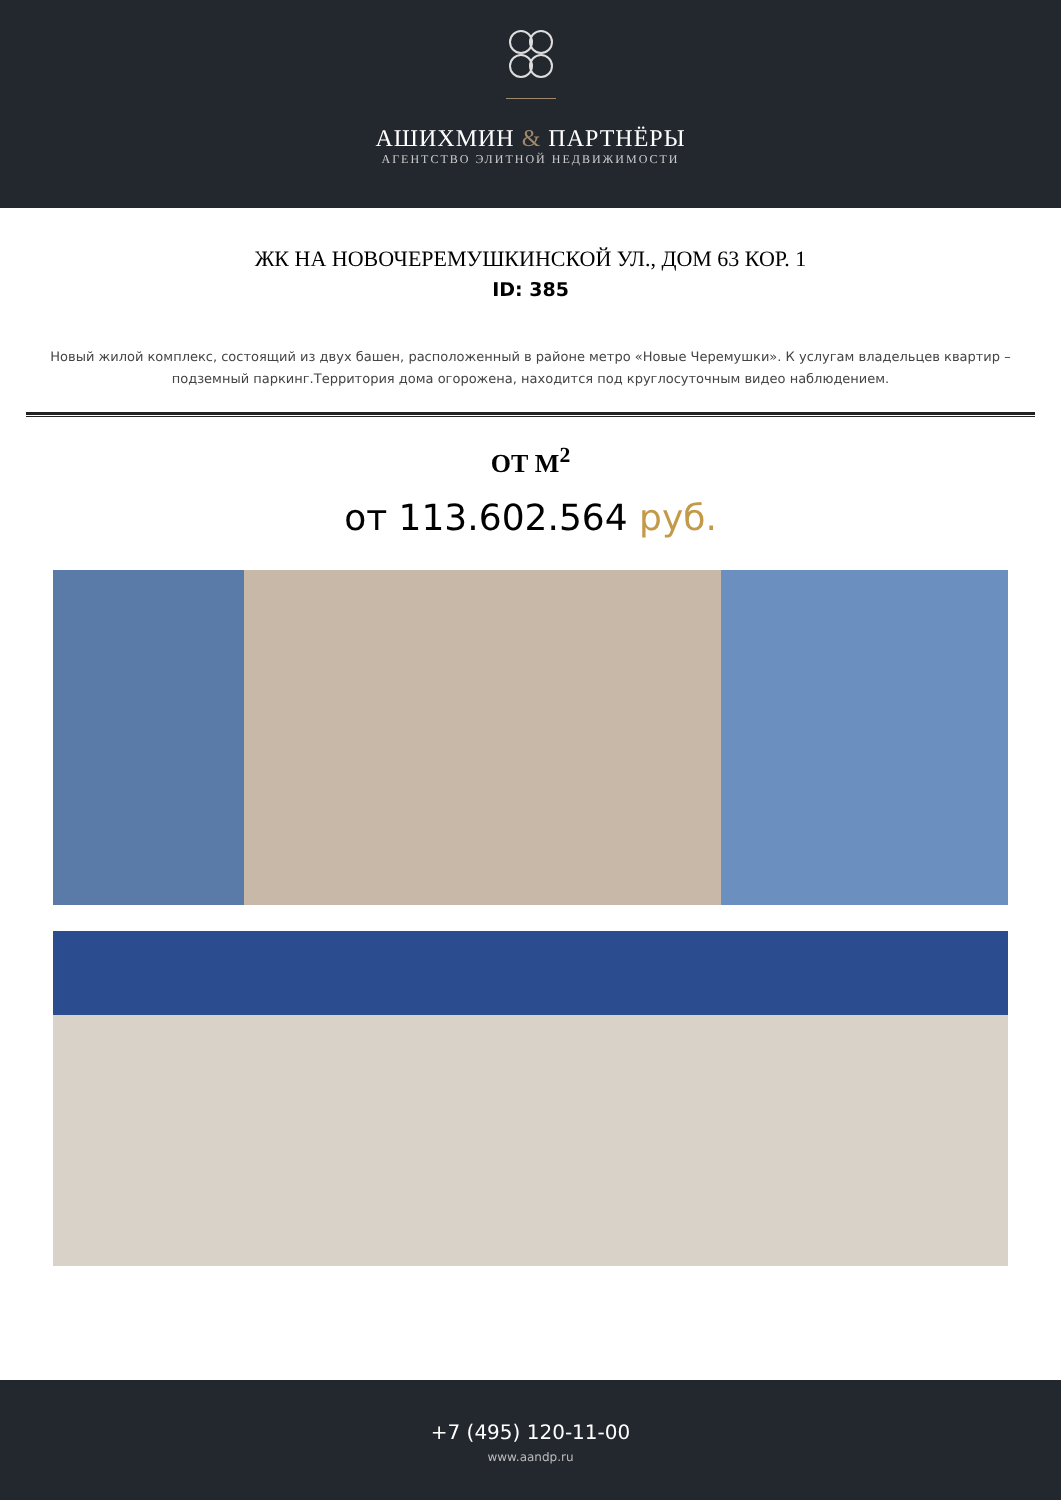АШИХМИН & ПАРТНЁРЫ
АГЕНТСТВО ЭЛИТНОЙ НЕДВИЖИМОСТИ
ЖК НА НОВОЧЕРЕМУШКИНСКОЙ УЛ., ДОМ 63 КОР. 1
ID: 385
Новый жилой комплекс, состоящий из двух башен, расположенный в районе метро «Новые Черемушки». К услугам владельцев квартир – подземный паркинг.Территория дома огорожена, находится под круглосуточным видео наблюдением.
ОТ М<sup>2</sup>
от 113.602.564 руб.
+7 (495) 120-11-00
www.aandp.ru